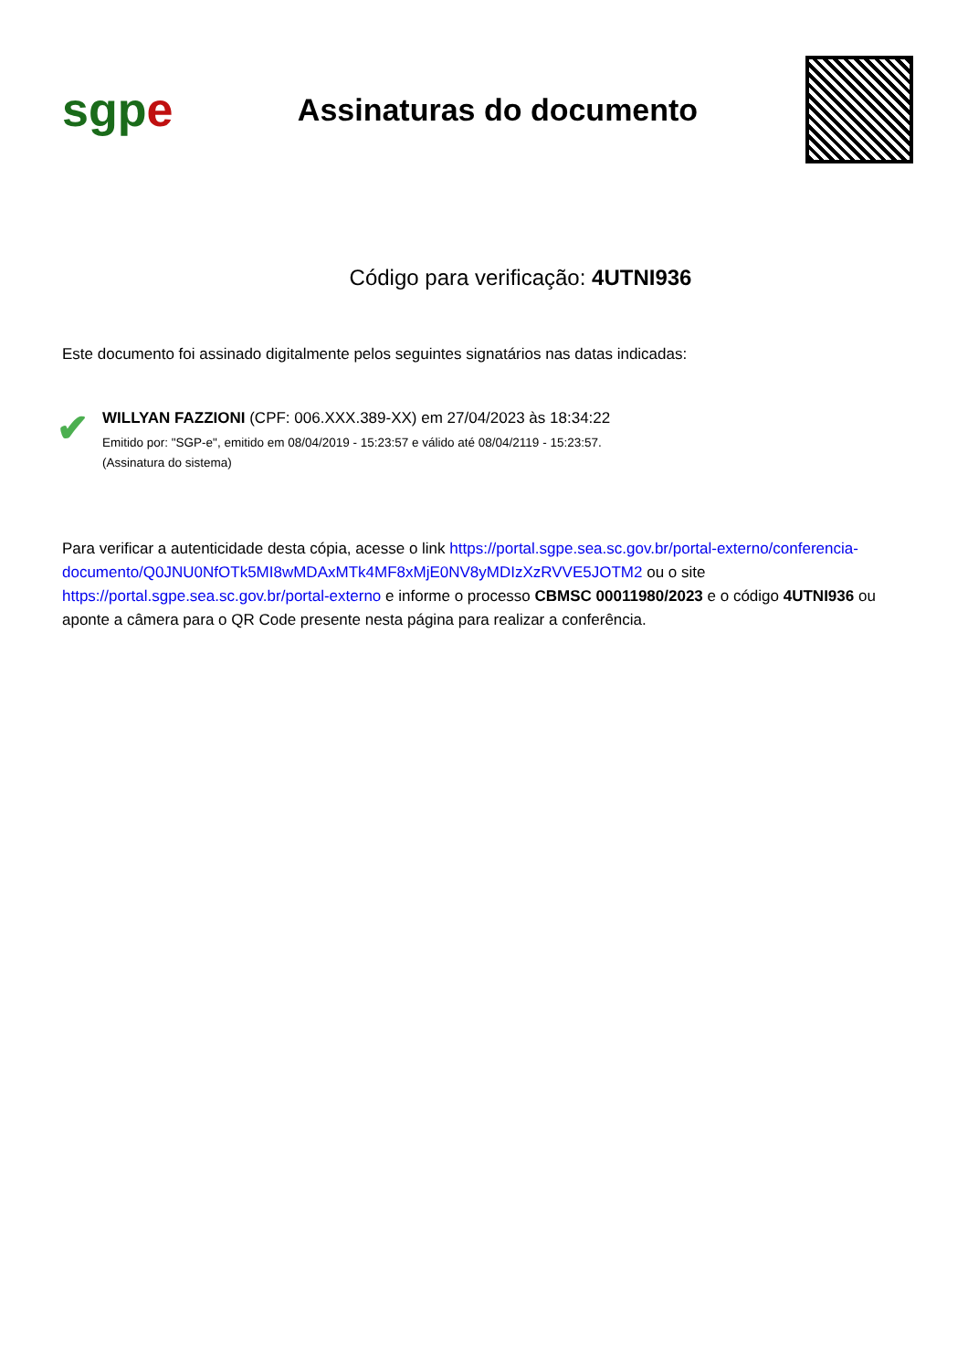sgp e
Assinaturas do documento
Código para verificação: 4UTNI936
Este documento foi assinado digitalmente pelos seguintes signatários nas datas indicadas:
✔
WILLYAN FAZZIONI (CPF: 006.XXX.389-XX) em 27/04/2023 às 18:34:22
Emitido por: "SGP-e", emitido em 08/04/2019 - 15:23:57 e válido até 08/04/2119 - 15:23:57.
(Assinatura do sistema)
Para verificar a autenticidade desta cópia, acesse o link https://portal.sgpe.sea.sc.gov.br/portal-externo/conferencia-documento/Q0JNU0NfOTk5MI8wMDAxMTk4MF8xMjE0NV8yMDIzXzRVVE5JOTM2 ou o site https://portal.sgpe.sea.sc.gov.br/portal-externo e informe o processo CBMSC 00011980/2023 e o código 4UTNI936 ou aponte a câmera para o QR Code presente nesta página para realizar a conferência.